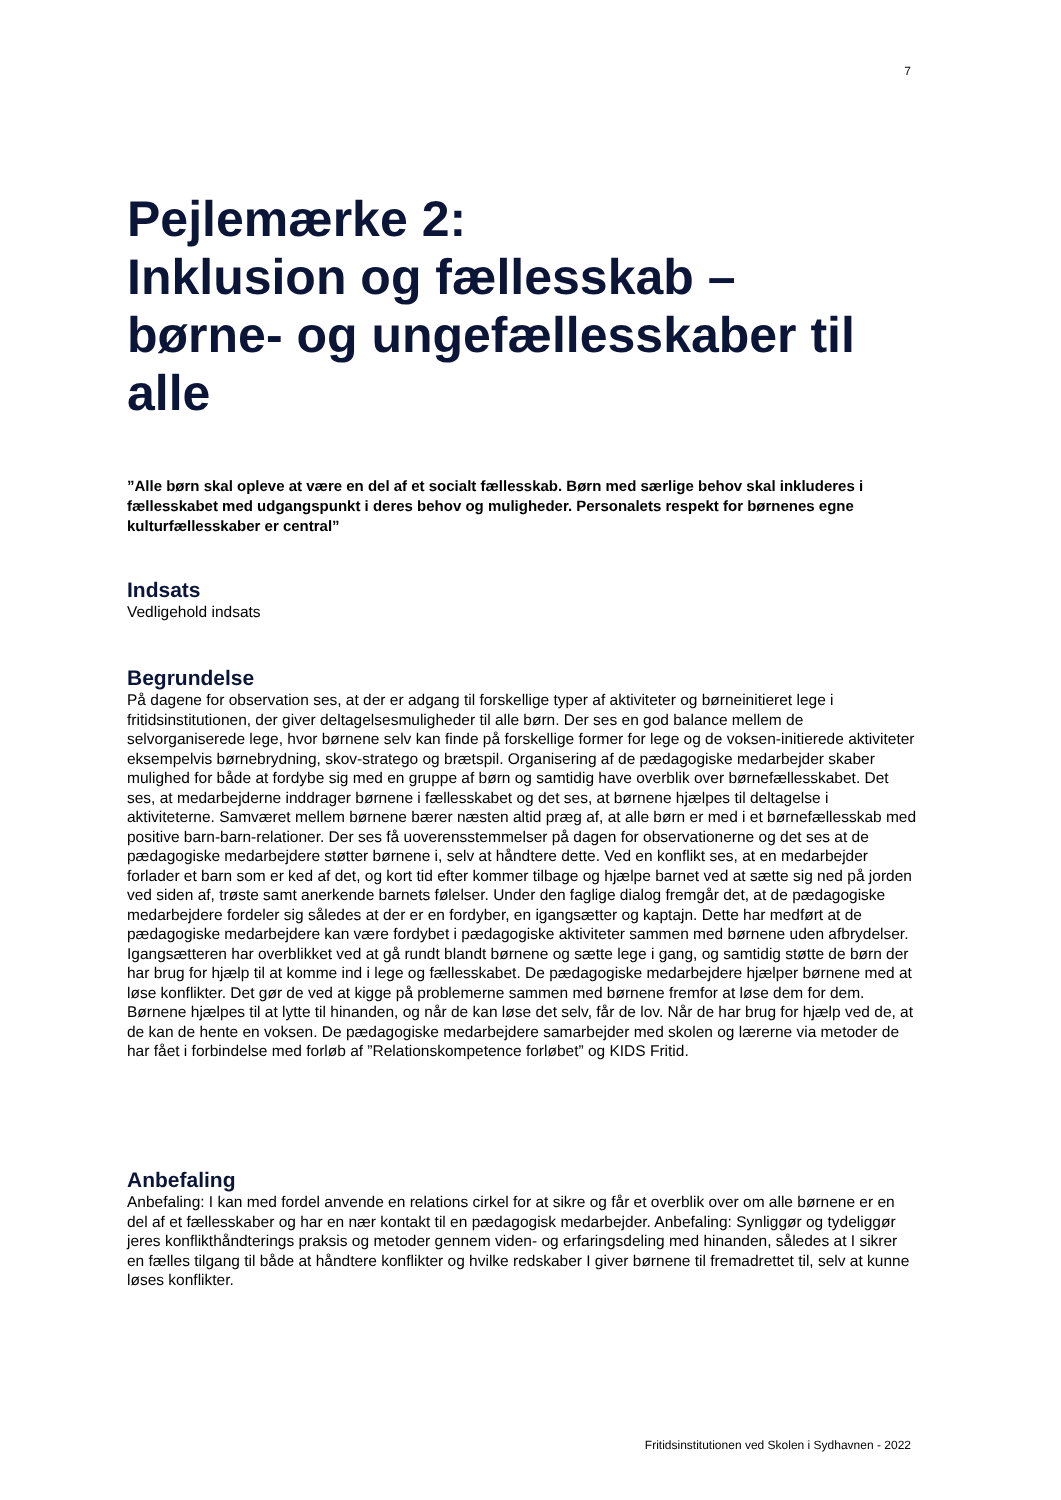7
Pejlemærke 2:
Inklusion og fællesskab –
børne- og ungefællesskaber til alle
”Alle børn skal opleve at være en del af et socialt fællesskab. Børn med særlige behov skal inkluderes i fællesskabet med udgangspunkt i deres behov og muligheder. Personalets respekt for børnenes egne kulturfællesskaber er central”
Indsats
Vedligehold indsats
Begrundelse
På dagene for observation ses, at der er adgang til forskellige typer af aktiviteter og børneinitieret lege i fritidsinstitutionen, der giver deltagelsesmuligheder til alle børn. Der ses en god balance mellem de selvorganiserede lege, hvor børnene selv kan finde på forskellige former for lege og de voksen-initierede aktiviteter eksempelvis børnebrydning, skov-stratego og brætspil. Organisering af de pædagogiske medarbejder skaber mulighed for både at fordybe sig med en gruppe af børn og samtidig have overblik over børnefællesskabet. Det ses, at medarbejderne inddrager børnene i fællesskabet og det ses, at børnene hjælpes til deltagelse i aktiviteterne. Samværet mellem børnene bærer næsten altid præg af, at alle børn er med i et børnefællesskab med positive barn-barn-relationer. Der ses få uoverensstemmelser på dagen for observationerne og det ses at de pædagogiske medarbejdere støtter børnene i, selv at håndtere dette. Ved en konflikt ses, at en medarbejder forlader et barn som er ked af det, og kort tid efter kommer tilbage og hjælpe barnet ved at sætte sig ned på jorden ved siden af, trøste samt anerkende barnets følelser. Under den faglige dialog fremgår det, at de pædagogiske medarbejdere fordeler sig således at der er en fordyber, en igangsætter og kaptajn. Dette har medført at de pædagogiske medarbejdere kan være fordybet i pædagogiske aktiviteter sammen med børnene uden afbrydelser. Igangsætteren har overblikket ved at gå rundt blandt børnene og sætte lege i gang, og samtidig støtte de børn der har brug for hjælp til at komme ind i lege og fællesskabet. De pædagogiske medarbejdere hjælper børnene med at løse konflikter. Det gør de ved at kigge på problemerne sammen med børnene fremfor at løse dem for dem. Børnene hjælpes til at lytte til hinanden, og når de kan løse det selv, får de lov. Når de har brug for hjælp ved de, at de kan de hente en voksen. De pædagogiske medarbejdere samarbejder med skolen og lærerne via metoder de har fået i forbindelse med forløb af ”Relationskompetence forløbet” og KIDS Fritid.
Anbefaling
Anbefaling: I kan med fordel anvende en relations cirkel for at sikre og får et overblik over om alle børnene er en del af et fællesskaber og har en nær kontakt til en pædagogisk medarbejder. Anbefaling: Synliggør og tydeliggør jeres konflikthåndterings praksis og metoder gennem viden- og erfaringsdeling med hinanden, således at I sikrer en fælles tilgang til både at håndtere konflikter og hvilke redskaber I giver børnene til fremadrettet til, selv at kunne løses konflikter.
Fritidsinstitutionen ved Skolen i Sydhavnen - 2022